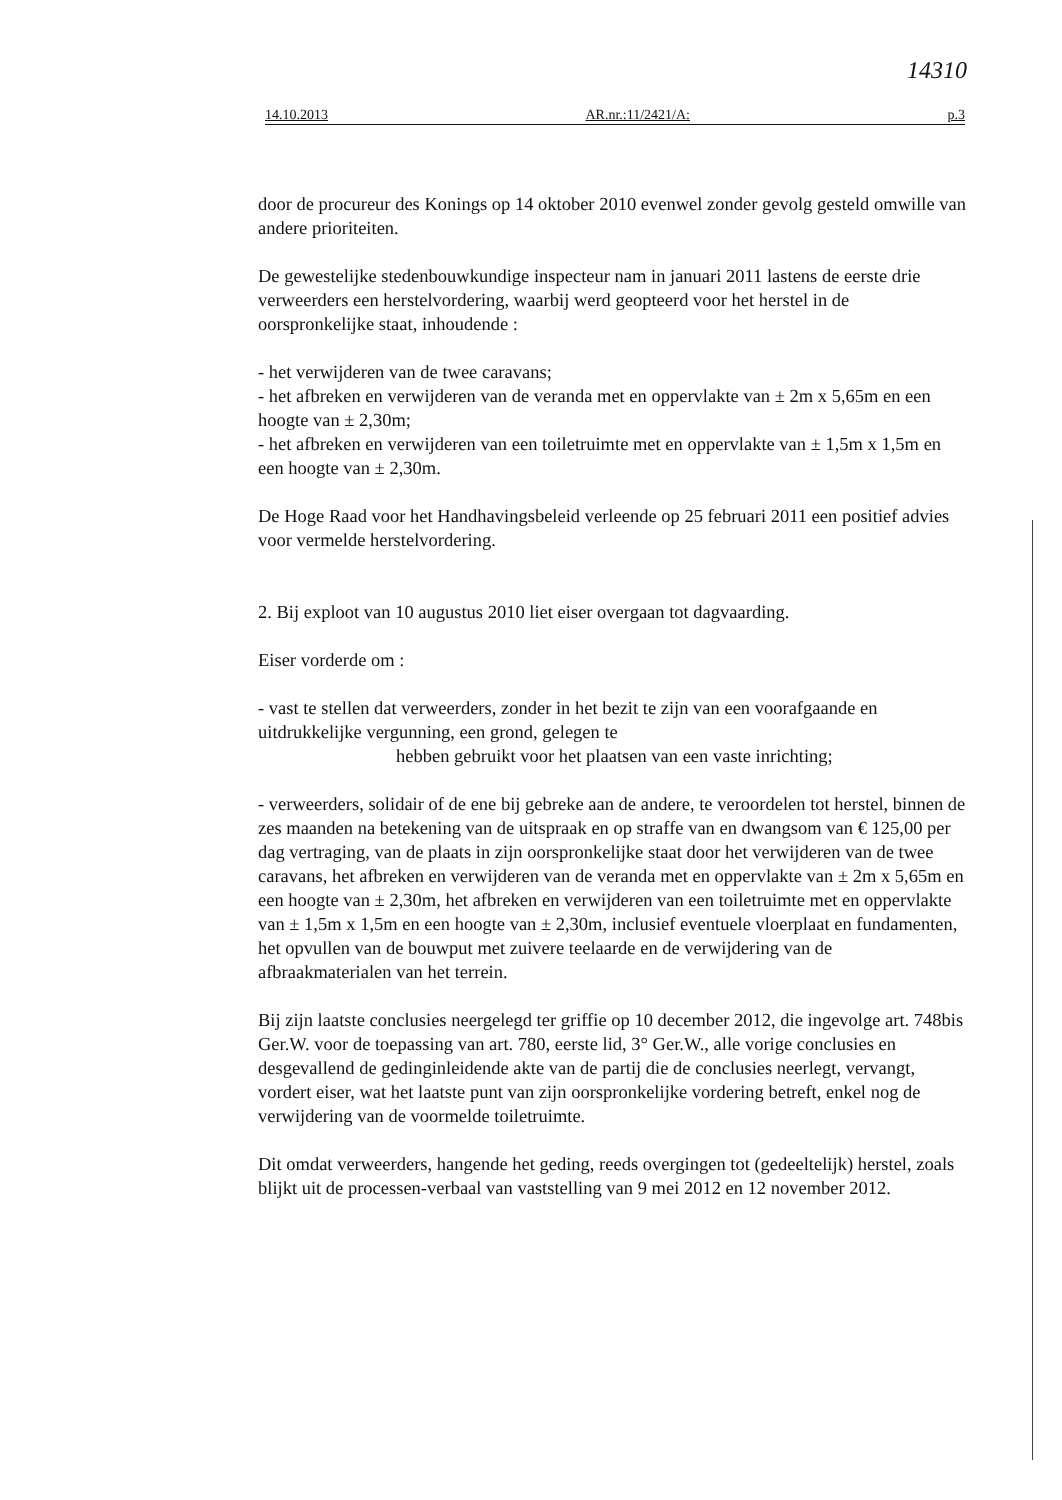14310
14.10.2013 AR.nr.:11/2421/A: p.3
door de procureur des Konings op 14 oktober 2010 evenwel zonder gevolg gesteld omwille van andere prioriteiten.
De gewestelijke stedenbouwkundige inspecteur nam in januari 2011 lastens de eerste drie verweerders een herstelvordering, waarbij werd geopteerd voor het herstel in de oorspronkelijke staat, inhoudende :
- het verwijderen van de twee caravans;
- het afbreken en verwijderen van de veranda met en oppervlakte van ± 2m x 5,65m en een hoogte van ± 2,30m;
- het afbreken en verwijderen van een toiletruimte met en oppervlakte van ± 1,5m x 1,5m en een hoogte van ± 2,30m.
De Hoge Raad voor het Handhavingsbeleid verleende op 25 februari 2011 een positief advies voor vermelde herstelvordering.
2. Bij exploot van 10 augustus 2010 liet eiser overgaan tot dagvaarding.
Eiser vorderde om :
- vast te stellen dat verweerders, zonder in het bezit te zijn van een voorafgaande en uitdrukkelijke vergunning, een grond, gelegen te
hebben gebruikt voor het plaatsen van een vaste inrichting;
- verweerders, solidair of de ene bij gebreke aan de andere, te veroordelen tot herstel, binnen de zes maanden na betekening van de uitspraak en op straffe van en dwangsom van € 125,00 per dag vertraging, van de plaats in zijn oorspronkelijke staat door het verwijderen van de twee caravans, het afbreken en verwijderen van de veranda met en oppervlakte van ± 2m x 5,65m en een hoogte van ± 2,30m, het afbreken en verwijderen van een toiletruimte met en oppervlakte van ± 1,5m x 1,5m en een hoogte van ± 2,30m, inclusief eventuele vloerplaat en fundamenten, het opvullen van de bouwput met zuivere teelaarde en de verwijdering van de afbraakmaterialen van het terrein.
Bij zijn laatste conclusies neergelegd ter griffie op 10 december 2012, die ingevolge art. 748bis Ger.W. voor de toepassing van art. 780, eerste lid, 3° Ger.W., alle vorige conclusies en desgevallend de gedinginleidende akte van de partij die de conclusies neerlegt, vervangt, vordert eiser, wat het laatste punt van zijn oorspronkelijke vordering betreft, enkel nog de verwijdering van de voormelde toiletruimte.
Dit omdat verweerders, hangende het geding, reeds overgingen tot (gedeeltelijk) herstel, zoals blijkt uit de processen-verbaal van vaststelling van 9 mei 2012 en 12 november 2012.